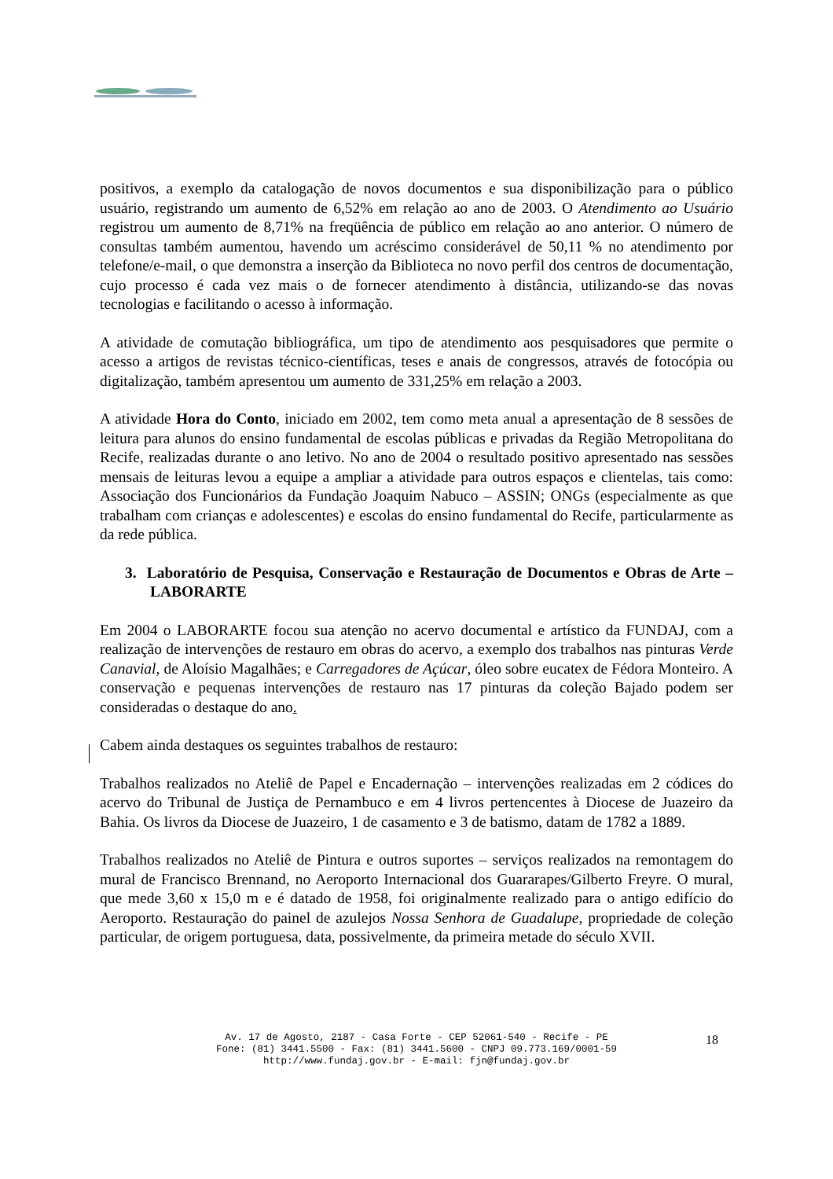positivos, a exemplo da catalogação de novos documentos e sua disponibilização para o público usuário, registrando um aumento de 6,52% em relação ao ano de 2003. O Atendimento ao Usuário registrou um aumento de 8,71% na freqüência de público em relação ao ano anterior. O número de consultas também aumentou, havendo um acréscimo considerável de 50,11 % no atendimento por telefone/e-mail, o que demonstra a inserção da Biblioteca no novo perfil dos centros de documentação, cujo processo é cada vez mais o de fornecer atendimento à distância, utilizando-se das novas tecnologias e facilitando o acesso à informação.
A atividade de comutação bibliográfica, um tipo de atendimento aos pesquisadores que permite o acesso a artigos de revistas técnico-científicas, teses e anais de congressos, através de fotocópia ou digitalização, também apresentou um aumento de 331,25% em relação a 2003.
A atividade Hora do Conto, iniciado em 2002, tem como meta anual a apresentação de 8 sessões de leitura para alunos do ensino fundamental de escolas públicas e privadas da Região Metropolitana do Recife, realizadas durante o ano letivo. No ano de 2004 o resultado positivo apresentado nas sessões mensais de leituras levou a equipe a ampliar a atividade para outros espaços e clientelas, tais como: Associação dos Funcionários da Fundação Joaquim Nabuco – ASSIN; ONGs (especialmente as que trabalham com crianças e adolescentes) e escolas do ensino fundamental do Recife, particularmente as da rede pública.
3. Laboratório de Pesquisa, Conservação e Restauração de Documentos e Obras de Arte – LABORARTE
Em 2004 o LABORARTE focou sua atenção no acervo documental e artístico da FUNDAJ, com a realização de intervenções de restauro em obras do acervo, a exemplo dos trabalhos nas pinturas Verde Canavial, de Aloísio Magalhães; e Carregadores de Açúcar, óleo sobre eucatex de Fédora Monteiro. A conservação e pequenas intervenções de restauro nas 17 pinturas da coleção Bajado podem ser consideradas o destaque do ano.
Cabem ainda destaques os seguintes trabalhos de restauro:
Trabalhos realizados no Ateliê de Papel e Encadernação – intervenções realizadas em 2 códices do acervo do Tribunal de Justiça de Pernambuco e em 4 livros pertencentes à Diocese de Juazeiro da Bahia. Os livros da Diocese de Juazeiro, 1 de casamento e 3 de batismo, datam de 1782 a 1889.
Trabalhos realizados no Ateliê de Pintura e outros suportes – serviços realizados na remontagem do mural de Francisco Brennand, no Aeroporto Internacional dos Guararapes/Gilberto Freyre. O mural, que mede 3,60 x 15,0 m e é datado de 1958, foi originalmente realizado para o antigo edifício do Aeroporto. Restauração do painel de azulejos Nossa Senhora de Guadalupe, propriedade de coleção particular, de origem portuguesa, data, possivelmente, da primeira metade do século XVII.
Av. 17 de Agosto, 2187 - Casa Forte - CEP 52061-540 - Recife - PE
Fone: (81) 3441.5500 - Fax: (81) 3441.5600 - CNPJ 09.773.169/0001-59
http://www.fundaj.gov.br - E-mail: fjn@fundaj.gov.br
18